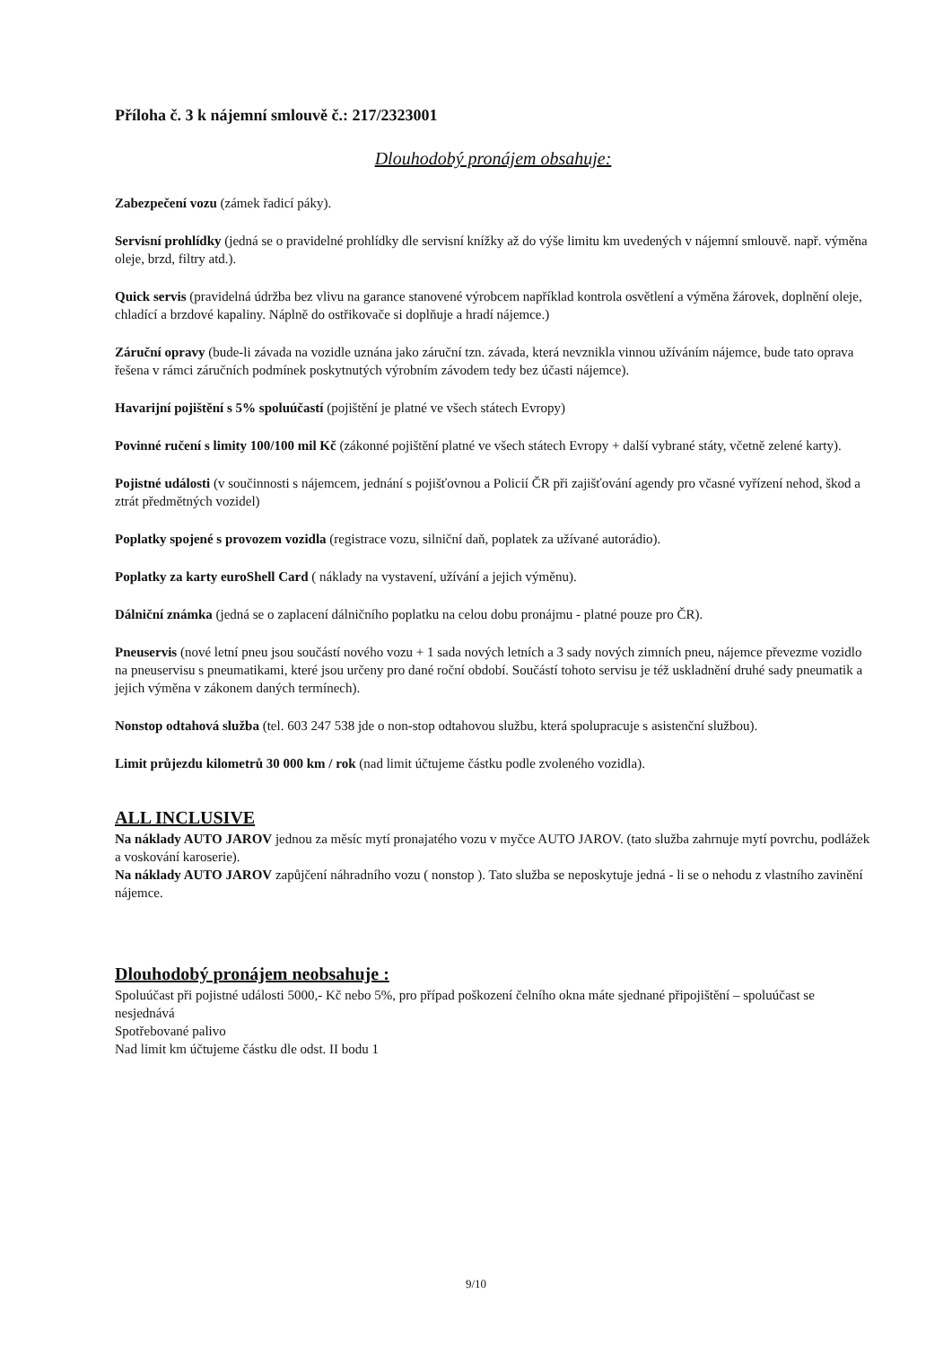Příloha č. 3 k nájemní smlouvě č.: 217/2323001
Dlouhodobý pronájem obsahuje:
Zabezpečení vozu (zámek řadicí páky).
Servisní prohlídky (jedná se o pravidelné prohlídky dle servisní knížky až do výše limitu km uvedených v nájemní smlouvě. např. výměna oleje, brzd, filtry atd.).
Quick servis (pravidelná údržba bez vlivu na garance stanovené výrobcem například kontrola osvětlení a výměna žárovek, doplnění oleje, chladící a brzdové kapaliny. Náplně do ostřikovače si doplňuje a hradí nájemce.)
Záruční opravy (bude-li závada na vozidle uznána jako záruční tzn. závada, která nevznikla vinnou užíváním nájemce, bude tato oprava řešena v rámci záručních podmínek poskytnutých výrobním závodem tedy bez účasti nájemce).
Havarijní pojištění s 5% spoluúčastí (pojištění je platné ve všech státech Evropy)
Povinné ručení s limity 100/100 mil Kč (zákonné pojištění platné ve všech státech Evropy + další vybrané státy, včetně zelené karty).
Pojistné události (v součinnosti s nájemcem, jednání s pojišťovnou a Policií ČR při zajišťování agendy pro včasné vyřízení nehod, škod a ztrát předmětných vozidel)
Poplatky spojené s provozem vozidla (registrace vozu, silniční daň, poplatek za užívané autorádio).
Poplatky za karty euroShell Card ( náklady na vystavení, užívání a jejich výměnu).
Dálniční známka (jedná se o zaplacení dálničního poplatku na celou dobu pronájmu - platné pouze pro ČR).
Pneuservis (nové letní pneu jsou součástí nového vozu + 1 sada nových letních a 3 sady nových zimních pneu, nájemce převezme vozidlo na pneuservisu s pneumatikami, které jsou určeny pro dané roční období. Součástí tohoto servisu je též uskladnění druhé sady pneumatik a jejich výměna v zákonem daných termínech).
Nonstop odtahová služba (tel. 603 247 538 jde o non-stop odtahovou službu, která spolupracuje s asistenční službou).
Limit průjezdu kilometrů 30 000 km / rok (nad limit účtujeme částku podle zvoleného vozidla).
ALL INCLUSIVE
Na náklady AUTO JAROV jednou za měsíc mytí pronajatého vozu v myčce AUTO JAROV. (tato služba zahrnuje mytí povrchu, podlážek a voskování karoserie).
Na náklady AUTO JAROV zapůjčení náhradního vozu ( nonstop ). Tato služba se neposkytuje jedná - li se o nehodu z vlastního zavinění nájemce.
Dlouhodobý pronájem neobsahuje :
Spoluúčast při pojistné události 5000,- Kč nebo 5%, pro případ poškození čelního okna máte sjednané připojištění – spoluúčast se nesjednává
Spotřebované palivo
Nad limit km účtujeme částku dle odst. II bodu 1
9/10